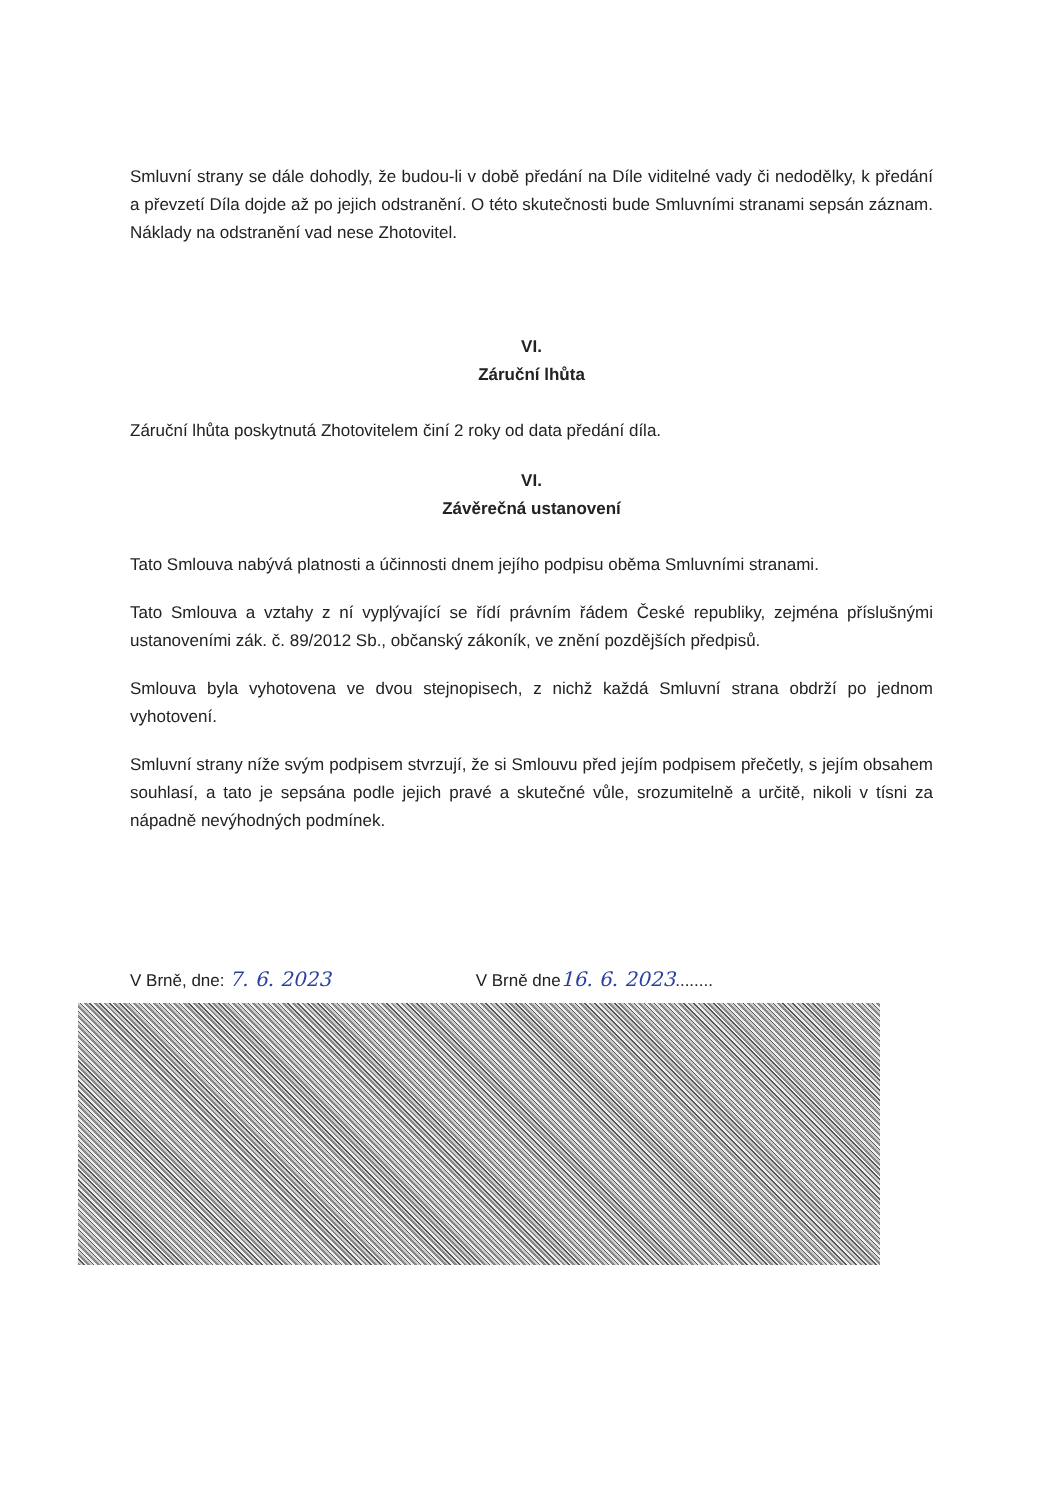Smluvní strany se dále dohodly, že budou-li v době předání na Díle viditelné vady či nedodělky, k předání a převzetí Díla dojde až po jejich odstranění. O této skutečnosti bude Smluvními stranami sepsán záznam. Náklady na odstranění vad nese Zhotovitel.
VI.
Záruční lhůta
Záruční lhůta poskytnutá Zhotovitelem činí 2 roky od data předání díla.
VI.
Závěrečná ustanovení
Tato Smlouva nabývá platnosti a účinnosti dnem jejího podpisu oběma Smluvními stranami.
Tato Smlouva a vztahy z ní vyplývající se řídí právním řádem České republiky, zejména příslušnými ustanoveními zák. č. 89/2012 Sb., občanský zákoník, ve znění pozdějších předpisů.
Smlouva byla vyhotovena ve dvou stejnopisech, z nichž každá Smluvní strana obdrží po jednom vyhotovení.
Smluvní strany níže svým podpisem stvrzují, že si Smlouvu před jejím podpisem přečetly, s jejím obsahem souhlasí, a tato je sepsána podle jejich pravé a skutečné vůle, srozumitelně a určitě, nikoli v tísni za nápadně nevýhodných podmínek.
V Brně, dne: 7. 6. 2023 V Brně dne16. 6. 2023........